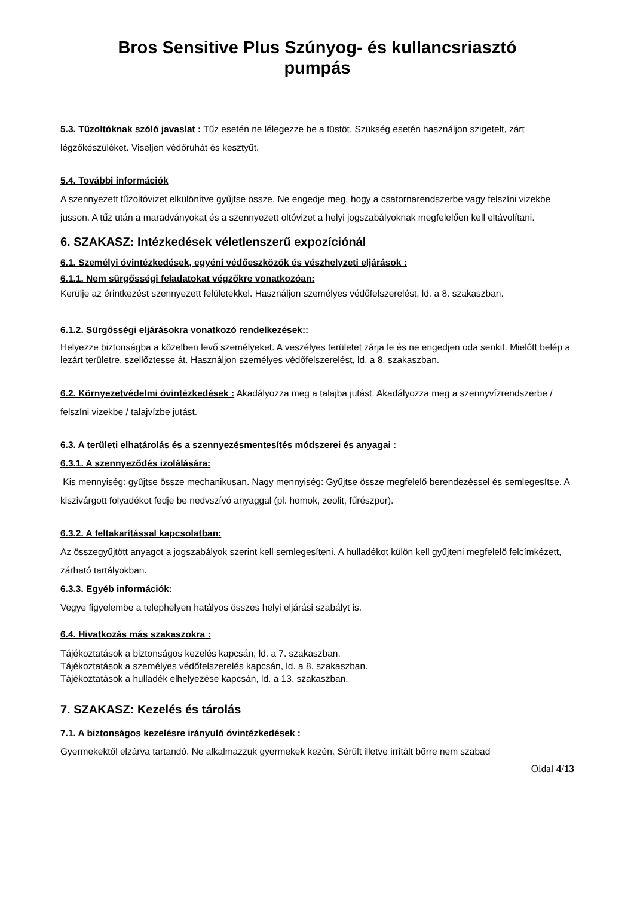Bros Sensitive Plus Szúnyog- és kullancsriasztó
pumpás
5.3. Tűzoltóknak szóló javaslat : Tűz esetén ne lélegezze be a füstöt. Szükség esetén használjon szigetelt, zárt légzőkészüléket. Viseljen védőruhát és kesztyűt.
5.4. További információk
A szennyezett tűzoltóvizet elkülönítve gyűjtse össze. Ne engedje meg, hogy a csatornarendszerbe vagy felszíni vizekbe jusson. A tűz után a maradványokat és a szennyezett oltóvizet a helyi jogszabályoknak megfelelően kell eltávolítani.
6. SZAKASZ: Intézkedések véletlenszerű expozíciónál
6.1. Személyi óvintézkedések, egyéni védőeszközök és vészhelyzeti eljárások :
6.1.1. Nem sürgősségi feladatokat végzőkre vonatkozóan:
Kerülje az érintkezést szennyezett felületekkel. Használjon személyes védőfelszerelést, ld. a 8. szakaszban.
6.1.2. Sürgősségi eljárásokra vonatkozó rendelkezések::
Helyezze biztonságba a közelben levő személyeket. A veszélyes területet zárja le és ne engedjen oda senkit. Mielőtt belép a lezárt területre, szellőztesse át. Használjon személyes védőfelszerelést, ld. a 8. szakaszban.
6.2. Környezetvédelmi óvintézkedések : Akadályozza meg a talajba jutást. Akadályozza meg a szennyvízrendszerbe / felszíni vizekbe / talajvízbe jutást.
6.3. A területi elhatárolás és a szennyezésmentesítés módszerei és anyagai :
6.3.1. A szennyeződés izolálására:
Kis mennyiség: gyűjtse össze mechanikusan. Nagy mennyiség: Gyűjtse össze megfelelő berendezéssel és semlegesítse. A kiszivárgott folyadékot fedje be nedvszívó anyaggal (pl. homok, zeolit, fűrészpor).
6.3.2. A feltakarítással kapcsolatban:
Az összegyűjtött anyagot a jogszabályok szerint kell semlegesíteni. A hulladékot külön kell gyűjteni megfelelő felcímkézett, zárható tartályokban.
6.3.3. Egyéb információk:
Vegye figyelembe a telephelyen hatályos összes helyi eljárási szabályt is.
6.4. Hivatkozás más szakaszokra :
Tájékoztatások a biztonságos kezelés kapcsán, ld. a 7. szakaszban.
Tájékoztatások a személyes védőfelszerelés kapcsán, ld. a 8. szakaszban.
Tájékoztatások a hulladék elhelyezése kapcsán, ld. a 13. szakaszban.
7. SZAKASZ: Kezelés és tárolás
7.1. A biztonságos kezelésre irányuló óvintézkedések :
Gyermekektől elzárva tartandó. Ne alkalmazzuk gyermekek kezén. Sérült illetve irritált bőrre nem szabad
Oldal 4/13